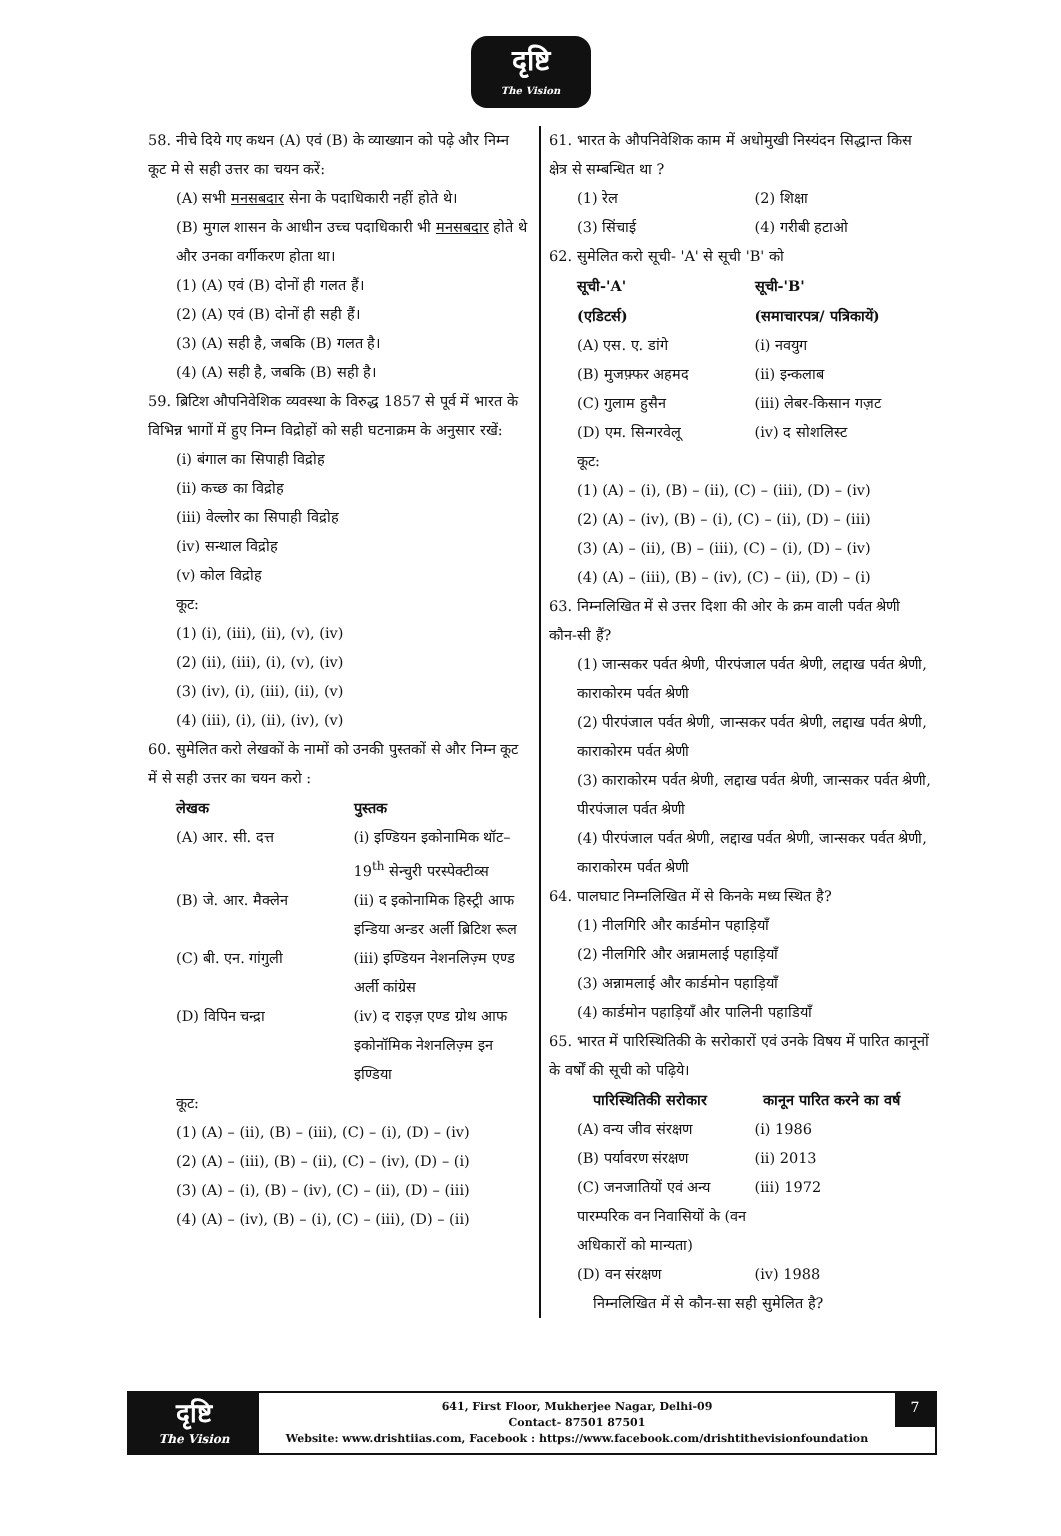दृष्टि
The Vision
58. नीचे दिये गए कथन (A) एवं (B) के व्याख्यान को पढ़े और निम्न कूट मे से सही उत्तर का चयन करें:
(A) सभी मनसबदार सेना के पदाधिकारी नहीं होते थे।
(B) मुगल शासन के आधीन उच्च पदाधिकारी भी मनसबदार होते थे और उनका वर्गीकरण होता था।
(1) (A) एवं (B) दोनों ही गलत हैं।
(2) (A) एवं (B) दोनों ही सही हैं।
(3) (A) सही है, जबकि (B) गलत है।
(4) (A) सही है, जबकि (B) सही है।
59. ब्रिटिश औपनिवेशिक व्यवस्था के विरुद्ध 1857 से पूर्व में भारत के विभिन्न भागों में हुए निम्न विद्रोहों को सही घटनाक्रम के अनुसार रखें:
(i) बंगाल का सिपाही विद्रोह
(ii) कच्छ का विद्रोह
(iii) वेल्लोर का सिपाही विद्रोह
(iv) सन्थाल विद्रोह
(v) कोल विद्रोह
कूट:
(1) (i), (iii), (ii), (v), (iv)
(2) (ii), (iii), (i), (v), (iv)
(3) (iv), (i), (iii), (ii), (v)
(4) (iii), (i), (ii), (iv), (v)
60. सुमेलित करो लेखकों के नामों को उनकी पुस्तकों से और निम्न कूट में से सही उत्तर का चयन करो :
लेखक पुस्तक
(A) आर. सी. दत्त (i) इण्डियन इकोनामिक थॉट– 19<sup>th</sup> सेन्चुरी परस्पेक्टीव्स
(B) जे. आर. मैक्लेन (ii) द इकोनामिक हिस्ट्री आफ इन्डिया अन्डर अर्ली ब्रिटिश रूल
(C) बी. एन. गांगुली (iii) इण्डियन नेशनलिज़्म एण्ड अर्ली कांग्रेस
(D) विपिन चन्द्रा (iv) द राइज़ एण्ड ग्रोथ आफ इकोनॉमिक नेशनलिज़्म इन इण्डिया
कूट:
(1) (A) – (ii), (B) – (iii), (C) – (i), (D) – (iv)
(2) (A) – (iii), (B) – (ii), (C) – (iv), (D) – (i)
(3) (A) – (i), (B) – (iv), (C) – (ii), (D) – (iii)
(4) (A) – (iv), (B) – (i), (C) – (iii), (D) – (ii)
61. भारत के औपनिवेशिक काम में अधोमुखी निस्यंदन सिद्धान्त किस क्षेत्र से सम्बन्धित था ?
(1) रेल (2) शिक्षा
(3) सिंचाई (4) गरीबी हटाओ
62. सुमेलित करो सूची- 'A' से सूची 'B' को
सूची-'A' सूची-'B'
(एडिटर्स) (समाचारपत्र/ पत्रिकायें)
(A) एस. ए. डांगे (i) नवयुग
(B) मुजफ़्फर अहमद (ii) इन्कलाब
(C) गुलाम हुसैन (iii) लेबर-किसान गज़ट
(D) एम. सिन्गरवेलू (iv) द सोशलिस्ट
कूट:
(1) (A) – (i), (B) – (ii), (C) – (iii), (D) – (iv)
(2) (A) – (iv), (B) – (i), (C) – (ii), (D) – (iii)
(3) (A) – (ii), (B) – (iii), (C) – (i), (D) – (iv)
(4) (A) – (iii), (B) – (iv), (C) – (ii), (D) – (i)
63. निम्नलिखित में से उत्तर दिशा की ओर के क्रम वाली पर्वत श्रेणी कौन-सी हैं?
(1) जान्सकर पर्वत श्रेणी, पीरपंजाल पर्वत श्रेणी, लद्दाख पर्वत श्रेणी, काराकोरम पर्वत श्रेणी
(2) पीरपंजाल पर्वत श्रेणी, जान्सकर पर्वत श्रेणी, लद्दाख पर्वत श्रेणी, काराकोरम पर्वत श्रेणी
(3) काराकोरम पर्वत श्रेणी, लद्दाख पर्वत श्रेणी, जान्सकर पर्वत श्रेणी, पीरपंजाल पर्वत श्रेणी
(4) पीरपंजाल पर्वत श्रेणी, लद्दाख पर्वत श्रेणी, जान्सकर पर्वत श्रेणी, काराकोरम पर्वत श्रेणी
64. पालघाट निम्नलिखित में से किनके मध्य स्थित है?
(1) नीलगिरि और कार्डमोन पहाड़ियाँ
(2) नीलगिरि और अन्नामलाई पहाड़ियाँ
(3) अन्नामलाई और कार्डमोन पहाड़ियाँ
(4) कार्डमोन पहाड़ियाँ और पालिनी पहाडियाँ
65. भारत में पारिस्थितिकी के सरोकारों एवं उनके विषय में पारित कानूनों के वर्षों की सूची को पढ़िये।
पारिस्थितिकी सरोकार कानून पारित करने का वर्ष
(A) वन्य जीव संरक्षण (i) 1986
(B) पर्यावरण संरक्षण (ii) 2013
(C) जनजातियों एवं अन्य पारम्परिक वन निवासियों के (वन अधिकारों को मान्यता) (iii) 1972
(D) वन संरक्षण (iv) 1988
निम्नलिखित में से कौन-सा सही सुमेलित है?
दृष्टि
The Vision
641, First Floor, Mukherjee Nagar, Delhi-09
Contact- 87501 87501
Website: www.drishtiias.com, Facebook : https://www.facebook.com/drishtithevisionfoundation
7